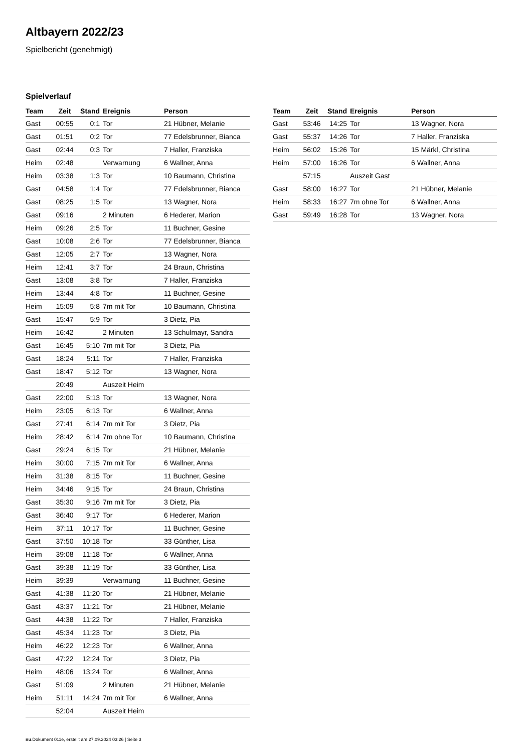Altbayern 2022/23
Spielbericht (genehmigt)
Spielverlauf
| Team | Zeit | Stand | Ereignis | Person |
| --- | --- | --- | --- | --- |
| Gast | 00:55 | 0:1 | Tor | 21 Hübner, Melanie |
| Gast | 01:51 | 0:2 | Tor | 77 Edelsbrunner, Bianca |
| Gast | 02:44 | 0:3 | Tor | 7 Haller, Franziska |
| Heim | 02:48 | | Verwarnung | 6 Wallner, Anna |
| Heim | 03:38 | 1:3 | Tor | 10 Baumann, Christina |
| Gast | 04:58 | 1:4 | Tor | 77 Edelsbrunner, Bianca |
| Gast | 08:25 | 1:5 | Tor | 13 Wagner, Nora |
| Gast | 09:16 | | 2 Minuten | 6 Hederer, Marion |
| Heim | 09:26 | 2:5 | Tor | 11 Buchner, Gesine |
| Gast | 10:08 | 2:6 | Tor | 77 Edelsbrunner, Bianca |
| Gast | 12:05 | 2:7 | Tor | 13 Wagner, Nora |
| Heim | 12:41 | 3:7 | Tor | 24 Braun, Christina |
| Gast | 13:08 | 3:8 | Tor | 7 Haller, Franziska |
| Heim | 13:44 | 4:8 | Tor | 11 Buchner, Gesine |
| Heim | 15:09 | 5:8 | 7m mit Tor | 10 Baumann, Christina |
| Gast | 15:47 | 5:9 | Tor | 3 Dietz, Pia |
| Heim | 16:42 | | 2 Minuten | 13 Schulmayr, Sandra |
| Gast | 16:45 | 5:10 | 7m mit Tor | 3 Dietz, Pia |
| Gast | 18:24 | 5:11 | Tor | 7 Haller, Franziska |
| Gast | 18:47 | 5:12 | Tor | 13 Wagner, Nora |
| | 20:49 | | Auszeit Heim | |
| Gast | 22:00 | 5:13 | Tor | 13 Wagner, Nora |
| Heim | 23:05 | 6:13 | Tor | 6 Wallner, Anna |
| Gast | 27:41 | 6:14 | 7m mit Tor | 3 Dietz, Pia |
| Heim | 28:42 | 6:14 | 7m ohne Tor | 10 Baumann, Christina |
| Gast | 29:24 | 6:15 | Tor | 21 Hübner, Melanie |
| Heim | 30:00 | 7:15 | 7m mit Tor | 6 Wallner, Anna |
| Heim | 31:38 | 8:15 | Tor | 11 Buchner, Gesine |
| Heim | 34:46 | 9:15 | Tor | 24 Braun, Christina |
| Gast | 35:30 | 9:16 | 7m mit Tor | 3 Dietz, Pia |
| Gast | 36:40 | 9:17 | Tor | 6 Hederer, Marion |
| Heim | 37:11 | 10:17 | Tor | 11 Buchner, Gesine |
| Gast | 37:50 | 10:18 | Tor | 33 Günther, Lisa |
| Heim | 39:08 | 11:18 | Tor | 6 Wallner, Anna |
| Gast | 39:38 | 11:19 | Tor | 33 Günther, Lisa |
| Heim | 39:39 | | Verwarnung | 11 Buchner, Gesine |
| Gast | 41:38 | 11:20 | Tor | 21 Hübner, Melanie |
| Gast | 43:37 | 11:21 | Tor | 21 Hübner, Melanie |
| Gast | 44:38 | 11:22 | Tor | 7 Haller, Franziska |
| Gast | 45:34 | 11:23 | Tor | 3 Dietz, Pia |
| Heim | 46:22 | 12:23 | Tor | 6 Wallner, Anna |
| Gast | 47:22 | 12:24 | Tor | 3 Dietz, Pia |
| Heim | 48:06 | 13:24 | Tor | 6 Wallner, Anna |
| Gast | 51:09 | | 2 Minuten | 21 Hübner, Melanie |
| Heim | 51:11 | 14:24 | 7m mit Tor | 6 Wallner, Anna |
| | 52:04 | | Auszeit Heim | |
| Team | Zeit | Stand | Ereignis | Person |
| --- | --- | --- | --- | --- |
| Gast | 53:46 | 14:25 | Tor | 13 Wagner, Nora |
| Gast | 55:37 | 14:26 | Tor | 7 Haller, Franziska |
| Heim | 56:02 | 15:26 | Tor | 15 Märkl, Christina |
| Heim | 57:00 | 16:26 | Tor | 6 Wallner, Anna |
| | 57:15 | | Auszeit Gast | |
| Gast | 58:00 | 16:27 | Tor | 21 Hübner, Melanie |
| Heim | 58:33 | 16:27 | 7m ohne Tor | 6 Wallner, Anna |
| Gast | 59:49 | 16:28 | Tor | 13 Wagner, Nora |
nu.Dokument 011e, erstellt am 27.09.2024 03:26 | Seite 3